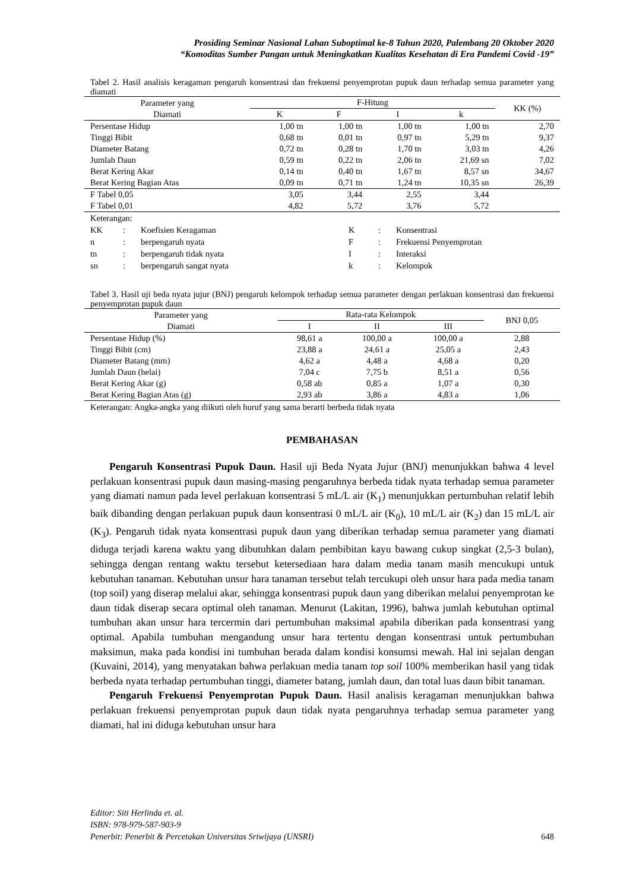Prosiding Seminar Nasional Lahan Suboptimal ke-8 Tahun 2020, Palembang 20 Oktober 2020
“Komoditas Sumber Pangan untuk Meningkatkan Kualitas Kesehatan di Era Pandemi Covid -19”
Tabel 2. Hasil analisis keragaman pengaruh konsentrasi dan frekuensi penyemprotan pupuk daun terhadap semua parameter yang diamati
| Parameter yang Diamati | F-Hitung | | | | KK (%) |
| --- | --- | --- | --- | --- | --- |
| | K | F | I | k | |
| Persentase Hidup | 1,00 tn | 1,00 tn | 1,00 tn | 1,00 tn | 2,70 |
| Tinggi Bibit | 0,68 tn | 0,01 tn | 0,97 tn | 5,29 tn | 9,37 |
| Diameter Batang | 0,72 tn | 0,28 tn | 1,70 tn | 3,03 tn | 4,26 |
| Jumlah Daun | 0,59 tn | 0,22 tn | 2,06 tn | 21,69 sn | 7,02 |
| Berat Kering Akar | 0,14 tn | 0,40 tn | 1,67 tn | 8,57 sn | 34,67 |
| Berat Kering Bagian Atas | 0,09 tn | 0,71 tn | 1,24 tn | 10,35 sn | 26,39 |
| F Tabel 0,05 | 3,05 | 3,44 | 2,55 | 3,44 | |
| F Tabel 0,01 | 4,82 | 5,72 | 3,76 | 5,72 | |
Keterangan:
| KK | : | Koefisien Keragaman | K | : | Konsentrasi |
| n | : | berpengaruh nyata | F | : | Frekuensi Penyemprotan |
| tn | : | berpengaruh tidak nyata | I | : | Interaksi |
| sn | : | berpengaruh sangat nyata | k | : | Kelompok |
Tabel 3. Hasil uji beda nyata jujur (BNJ) pengaruh kelompok terhadap semua parameter dengan perlakuan konsentrasi dan frekuensi penyemprotan pupuk daun
| Parameter yang Diamati | Rata-rata Kelompok | | | BNJ 0,05 |
| --- | --- | --- | --- | --- |
| | I | II | III | |
| Persentase Hidup (%) | 98,61 a | 100,00 a | 100,00 a | 2,88 |
| Tinggi Bibit (cm) | 23,88 a | 24,61 a | 25,05 a | 2,43 |
| Diameter Batang (mm) | 4,62 a | 4,48 a | 4,68 a | 0,20 |
| Jumlah Daun (helai) | 7,04 c | 7,75 b | 8,51 a | 0,56 |
| Berat Kering Akar (g) | 0,58 ab | 0,85 a | 1,07 a | 0,30 |
| Berat Kering Bagian Atas (g) | 2,93 ab | 3,86 a | 4,83 a | 1,06 |
Keterangan: Angka-angka yang diikuti oleh huruf yang sama berarti berbeda tidak nyata
PEMBAHASAN
Pengaruh Konsentrasi Pupuk Daun. Hasil uji Beda Nyata Jujur (BNJ) menunjukkan bahwa 4 level perlakuan konsentrasi pupuk daun masing-masing pengaruhnya berbeda tidak nyata terhadap semua parameter yang diamati namun pada level perlakuan konsentrasi 5 mL/L air (K<sub>1</sub>) menunjukkan pertumbuhan relatif lebih baik dibanding dengan perlakuan pupuk daun konsentrasi 0 mL/L air (K<sub>0</sub>), 10 mL/L air (K<sub>2</sub>) dan 15 mL/L air (K<sub>3</sub>). Pengaruh tidak nyata konsentrasi pupuk daun yang diberikan terhadap semua parameter yang diamati diduga terjadi karena waktu yang dibutuhkan dalam pembibitan kayu bawang cukup singkat (2,5-3 bulan), sehingga dengan rentang waktu tersebut ketersediaan hara dalam media tanam masih mencukupi untuk kebutuhan tanaman. Kebutuhan unsur hara tanaman tersebut telah tercukupi oleh unsur hara pada media tanam (top soil) yang diserap melalui akar, sehingga konsentrasi pupuk daun yang diberikan melalui penyemprotan ke daun tidak diserap secara optimal oleh tanaman. Menurut (Lakitan, 1996), bahwa jumlah kebutuhan optimal tumbuhan akan unsur hara tercermin dari pertumbuhan maksimal apabila diberikan pada konsentrasi yang optimal. Apabila tumbuhan mengandung unsur hara tertentu dengan konsentrasi untuk pertumbuhan maksimun, maka pada kondisi ini tumbuhan berada dalam kondisi konsumsi mewah. Hal ini sejalan dengan (Kuvaini, 2014), yang menyatakan bahwa perlakuan media tanam top soil 100% memberikan hasil yang tidak berbeda nyata terhadap pertumbuhan tinggi, diameter batang, jumlah daun, dan total luas daun bibit tanaman.
Pengaruh Frekuensi Penyemprotan Pupuk Daun. Hasil analisis keragaman menunjukkan bahwa perlakuan frekuensi penyemprotan pupuk daun tidak nyata pengaruhnya terhadap semua parameter yang diamati, hal ini diduga kebutuhan unsur hara
Editor: Siti Herlinda et. al.
ISBN: 978-979-587-903-9
Penerbit: Penerbit & Percetakan Universitas Sriwijaya (UNSRI) 648